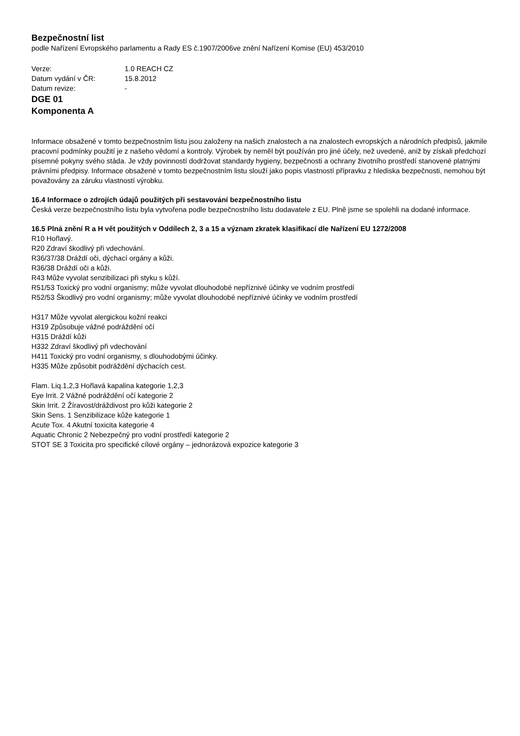Bezpečnostní list
podle Nařízení Evropského parlamentu a Rady ES č.1907/2006ve znění Nařízení Komise (EU) 453/2010
Verze: 1.0 REACH CZ
Datum vydání v ČR: 15.8.2012
Datum revize: -
DGE 01
Komponenta A
Informace obsažené v tomto bezpečnostním listu jsou založeny na našich znalostech a na znalostech evropských a národních předpisů, jakmile pracovní podmínky použití je z našeho vědomí a kontroly. Výrobek by neměl být používán pro jiné účely, než uvedené, aniž by získali předchozí písemné pokyny svého stáda. Je vždy povinností dodržovat standardy hygieny, bezpečnosti a ochrany životního prostředí stanovené platnými právními předpisy. Informace obsažené v tomto bezpečnostním listu slouží jako popis vlastností přípravku z hlediska bezpečnosti, nemohou být považovány za záruku vlastností výrobku.
16.4 Informace o zdrojích údajů použitých při sestavování bezpečnostního listu
Česká verze bezpečnostního listu byla vytvořena podle bezpečnostního listu dodavatele z EU. Plně jsme se spolehli na dodané informace.
16.5 Plná znění R a H vět použitých v Oddílech 2, 3 a 15 a význam zkratek klasifikací dle Nařízení EU 1272/2008
R10 Hořlavý.
R20 Zdraví škodlivý při vdechování.
R36/37/38 Dráždí oči, dýchací orgány a kůži.
R36/38 Dráždí oči a kůži.
R43 Může vyvolat senzibilizaci při styku s kůží.
R51/53 Toxický pro vodní organismy; může vyvolat dlouhodobé nepříznivé účinky ve vodním prostředí
R52/53 Škodlivý pro vodní organismy; může vyvolat dlouhodobé nepříznivé účinky ve vodním prostředí
H317 Může vyvolat alergickou kožní reakci
H319 Způsobuje vážné podráždění očí
H315 Dráždí kůži
H332 Zdraví škodlivý při vdechování
H411 Toxický pro vodní organismy, s dlouhodobými účinky.
H335 Může způsobit podráždění dýchacích cest.
Flam. Liq.1,2,3 Hořlavá kapalina kategorie 1,2,3
Eye Irrit. 2 Vážné podráždění očí kategorie 2
Skin Irrit. 2 Žíravost/dráždivost pro kůži kategorie 2
Skin Sens. 1 Senzibilizace kůže kategorie 1
Acute Tox. 4 Akutní toxicita kategorie 4
Aquatic Chronic 2 Nebezpečný pro vodní prostředí kategorie 2
STOT SE 3 Toxicita pro specifické cílové orgány – jednorázová expozice kategorie 3